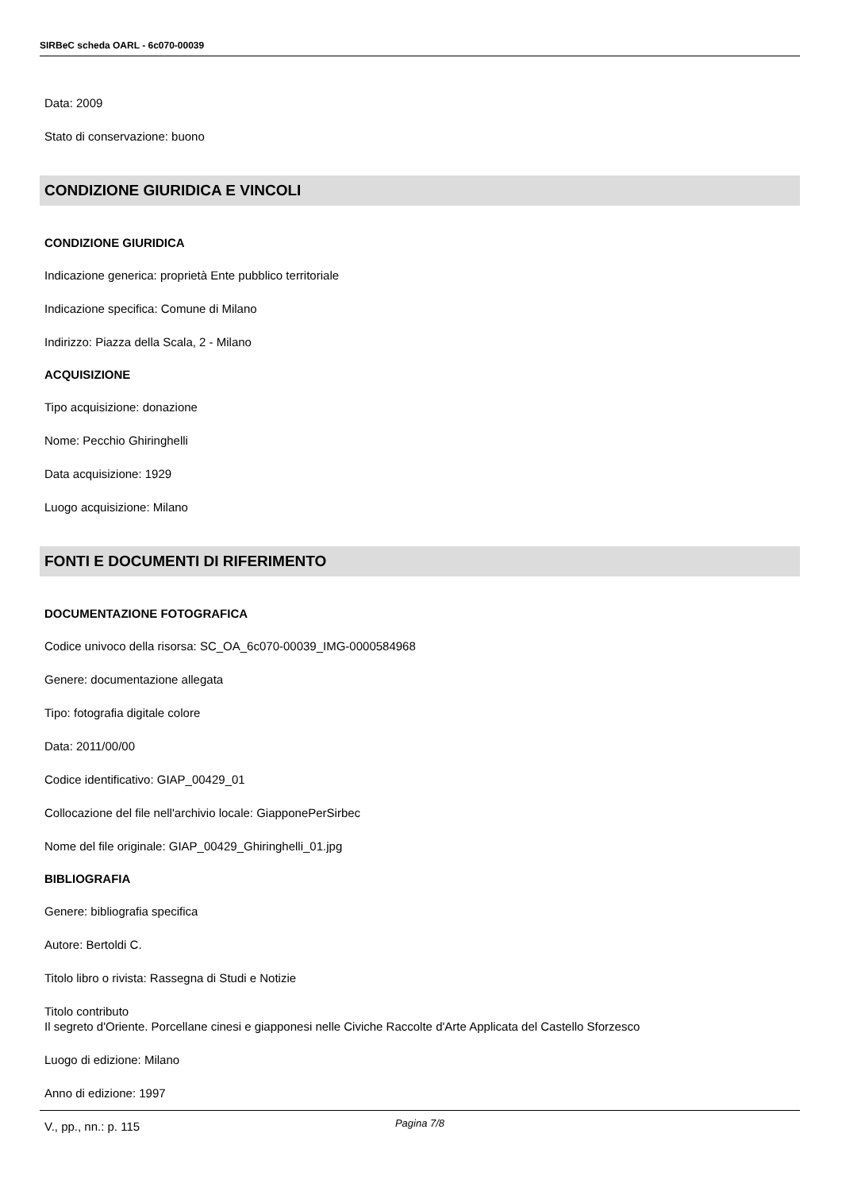SIRBeC scheda OARL - 6c070-00039
Data: 2009
Stato di conservazione: buono
CONDIZIONE GIURIDICA E VINCOLI
CONDIZIONE GIURIDICA
Indicazione generica: proprietà Ente pubblico territoriale
Indicazione specifica: Comune di Milano
Indirizzo: Piazza della Scala, 2 - Milano
ACQUISIZIONE
Tipo acquisizione: donazione
Nome: Pecchio Ghiringhelli
Data acquisizione: 1929
Luogo acquisizione: Milano
FONTI E DOCUMENTI DI RIFERIMENTO
DOCUMENTAZIONE FOTOGRAFICA
Codice univoco della risorsa: SC_OA_6c070-00039_IMG-0000584968
Genere: documentazione allegata
Tipo: fotografia digitale colore
Data: 2011/00/00
Codice identificativo: GIAP_00429_01
Collocazione del file nell'archivio locale: GiapponePerSirbec
Nome del file originale: GIAP_00429_Ghiringhelli_01.jpg
BIBLIOGRAFIA
Genere: bibliografia specifica
Autore: Bertoldi C.
Titolo libro o rivista: Rassegna di Studi e Notizie
Titolo contributo
Il segreto d'Oriente. Porcellane cinesi e giapponesi nelle Civiche Raccolte d'Arte Applicata del Castello Sforzesco
Luogo di edizione: Milano
Anno di edizione: 1997
V., pp., nn.: p. 115
Pagina 7/8